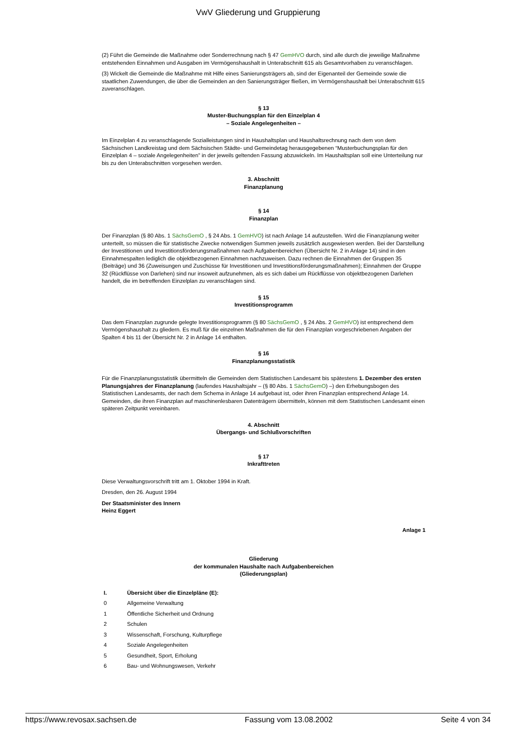VwV Gliederung und Gruppierung
(2) Führt die Gemeinde die Maßnahme oder Sonderrechnung nach § 47 GemHVO durch, sind alle durch die jeweilige Maßnahme entstehenden Einnahmen und Ausgaben im Vermögenshaushalt in Unterabschnitt 615 als Gesamtvorhaben zu veranschlagen.
(3) Wickelt die Gemeinde die Maßnahme mit Hilfe eines Sanierungsträgers ab, sind der Eigenanteil der Gemeinde sowie die staatlichen Zuwendungen, die über die Gemeinden an den Sanierungsträger fließen, im Vermögenshaushalt bei Unterabschnitt 615 zuveranschlagen.
§ 13
Muster-Buchungsplan für den Einzelplan 4
– Soziale Angelegenheiten –
Im Einzelplan 4 zu veranschlagende Sozialleistungen sind in Haushaltsplan und Haushaltsrechnung nach dem von dem Sächsischen Landkreistag und dem Sächsischen Städte- und Gemeindetag herausgegebenen “Musterbuchungsplan für den Einzelplan 4 – soziale Angelegenheiten” in der jeweils geltenden Fassung abzuwickeln. Im Haushaltsplan soll eine Unterteilung nur bis zu den Unterabschnitten vorgesehen werden.
3. Abschnitt
Finanzplanung
§ 14
Finanzplan
Der Finanzplan (§ 80 Abs. 1 SächsGemO , § 24 Abs. 1 GemHVO) ist nach Anlage 14 aufzustellen. Wird die Finanzplanung weiter unterteilt, so müssen die für statistische Zwecke notwendigen Summen jeweils zusätzlich ausgewiesen werden. Bei der Darstellung der Investitionen und Investitionsförderungsmaßnahmen nach Aufgabenbereichen (Übersicht Nr. 2 in Anlage 14) sind in den Einnahmespalten lediglich die objektbezogenen Einnahmen nachzuweisen. Dazu rechnen die Einnahmen der Gruppen 35 (Beiträge) und 36 (Zuweisungen und Zuschüsse für Investitionen und Investitionsförderungsmaßnahmen); Einnahmen der Gruppe 32 (Rückflüsse von Darlehen) sind nur insoweit aufzunehmen, als es sich dabei um Rückflüsse von objektbezogenen Darlehen handelt, die im betreffenden Einzelplan zu veranschlagen sind.
§ 15
Investitionsprogramm
Das dem Finanzplan zugrunde gelegte Investitionsprogramm (§ 80 SächsGemO , § 24 Abs. 2 GemHVO) ist entsprechend dem Vermögenshaushalt zu gliedern. Es muß für die einzelnen Maßnahmen die für den Finanzplan vorgeschriebenen Angaben der Spalten 4 bis 11 der Übersicht Nr. 2 in Anlage 14 enthalten.
§ 16
Finanzplanungsstatistik
Für die Finanzplanungsstatistik übermitteln die Gemeinden dem Statistischen Landesamt bis spätestens 1. Dezember des ersten Planungsjahres der Finanzplanung (laufendes Haushaltsjahr – (§ 80 Abs. 1 SächsGemO) –) den Erhebungsbogen des Statistischen Landesamts, der nach dem Schema in Anlage 14 aufgebaut ist, oder ihren Finanzplan entsprechend Anlage 14. Gemeinden, die ihren Finanzplan auf maschinenlesbaren Datenträgern übermitteln, können mit dem Statistischen Landesamt einen späteren Zeitpunkt vereinbaren.
4. Abschnitt
Übergangs- und Schlußvorschriften
§ 17
Inkrafttreten
Diese Verwaltungsvorschrift tritt am 1. Oktober 1994 in Kraft.
Dresden, den 26. August 1994
Der Staatsminister des Innern
Heinz Eggert
Anlage 1
Gliederung
der kommunalen Haushalte nach Aufgabenbereichen
(Gliederungsplan)
| I. | Übersicht über die Einzelpläne (E): |
| 0 | Allgemeine Verwaltung |
| 1 | Öffentliche Sicherheit und Ordnung |
| 2 | Schulen |
| 3 | Wissenschaft, Forschung, Kulturpflege |
| 4 | Soziale Angelegenheiten |
| 5 | Gesundheit, Sport, Erholung |
| 6 | Bau- und Wohnungswesen, Verkehr |
https://www.revosax.sachsen.de Fassung vom 13.08.2002 Seite 4 von 34